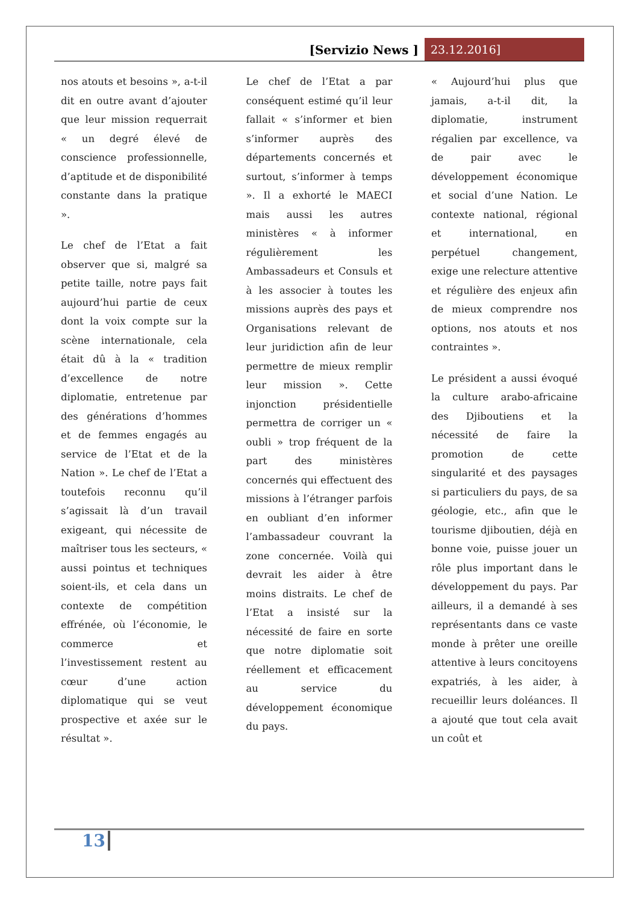[Servizio News ] 23.12.2016]
nos atouts et besoins », a-t-il dit en outre avant d’ajouter que leur mission requerrait « un degré élevé de conscience professionnelle, d’aptitude et de disponibilité constante dans la pratique ».
Le chef de l’Etat a fait observer que si, malgré sa petite taille, notre pays fait aujourd’hui partie de ceux dont la voix compte sur la scène internationale, cela était dû à la « tradition d’excellence de notre diplomatie, entretenue par des générations d’hommes et de femmes engagés au service de l’Etat et de la Nation ». Le chef de l’Etat a toutefois reconnu qu’il s’agissait là d’un travail exigeant, qui nécessite de maîtriser tous les secteurs, « aussi pointus et techniques soient-ils, et cela dans un contexte de compétition effrénée, où l’économie, le commerce et l’investissement restent au cœur d’une action diplomatique qui se veut prospective et axée sur le résultat ».
Le chef de l’Etat a par conséquent estimé qu’il leur fallait « s’informer et bien s’informer auprès des départements concernés et surtout, s’informer à temps ». Il a exhorté le MAECI mais aussi les autres ministères « à informer régulièrement les Ambassadeurs et Consuls et à les associer à toutes les missions auprès des pays et Organisations relevant de leur juridiction afin de leur permettre de mieux remplir leur mission ». Cette injonction présidentielle permettra de corriger un « oubli » trop fréquent de la part des ministères concernés qui effectuent des missions à l’étranger parfois en oubliant d’en informer l’ambassadeur couvrant la zone concernée. Voilà qui devrait les aider à être moins distraits. Le chef de l’Etat a insisté sur la nécessité de faire en sorte que notre diplomatie soit réellement et efficacement au service du développement économique du pays.
« Aujourd’hui plus que jamais, a-t-il dit, la diplomatie, instrument régalien par excellence, va de pair avec le développement économique et social d’une Nation. Le contexte national, régional et international, en perpétuel changement, exige une relecture attentive et régulière des enjeux afin de mieux comprendre nos options, nos atouts et nos contraintes ».
Le président a aussi évoqué la culture arabo-africaine des Djiboutiens et la nécessité de faire la promotion de cette singularité et des paysages si particuliers du pays, de sa géologie, etc., afin que le tourisme djiboutien, déjà en bonne voie, puisse jouer un rôle plus important dans le développement du pays. Par ailleurs, il a demandé à ses représentants dans ce vaste monde à prêter une oreille attentive à leurs concitoyens expatriés, à les aider, à recueillir leurs doléances. Il a ajouté que tout cela avait un coût et
13